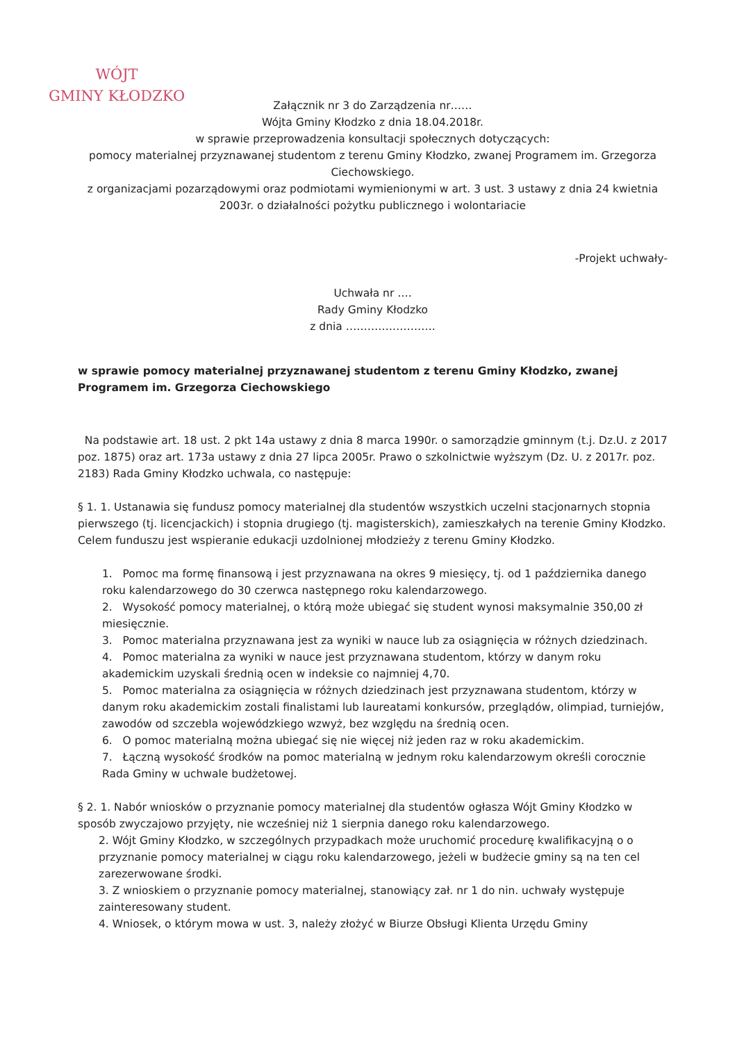WÓJT
GMINY KŁODZKO
Załącznik nr 3 do Zarządzenia nr……
Wójta Gminy Kłodzko z dnia 18.04.2018r.
w sprawie przeprowadzenia konsultacji społecznych dotyczących:
pomocy materialnej przyznawanej studentom z terenu Gminy Kłodzko, zwanej Programem im. Grzegorza Ciechowskiego.
z organizacjami pozarządowymi oraz podmiotami wymienionymi w art. 3 ust. 3 ustawy z dnia 24 kwietnia 2003r. o działalności pożytku publicznego i wolontariacie
-Projekt uchwały-
Uchwała nr ….
Rady Gminy Kłodzko
z dnia …………………….
w sprawie pomocy materialnej przyznawanej studentom z terenu Gminy Kłodzko, zwanej Programem im. Grzegorza Ciechowskiego
Na podstawie art. 18 ust. 2 pkt 14a ustawy z dnia 8 marca 1990r. o samorządzie gminnym (t.j. Dz.U. z 2017 poz. 1875) oraz art. 173a ustawy z dnia 27 lipca 2005r. Prawo o szkolnictwie wyższym (Dz. U. z 2017r. poz. 2183) Rada Gminy Kłodzko uchwala, co następuje:
§ 1. 1. Ustanawia się fundusz pomocy materialnej dla studentów wszystkich uczelni stacjonarnych stopnia pierwszego (tj. licencjackich) i stopnia drugiego (tj. magisterskich), zamieszkałych na terenie Gminy Kłodzko. Celem funduszu jest wspieranie edukacji uzdolnionej młodzieży z terenu Gminy Kłodzko.
1. Pomoc ma formę finansową i jest przyznawana na okres 9 miesięcy, tj. od 1 października danego roku kalendarzowego do 30 czerwca następnego roku kalendarzowego.
2. Wysokość pomocy materialnej, o którą może ubiegać się student wynosi maksymalnie 350,00 zł miesięcznie.
3. Pomoc materialna przyznawana jest za wyniki w nauce lub za osiągnięcia w różnych dziedzinach.
4. Pomoc materialna za wyniki w nauce jest przyznawana studentom, którzy w danym roku akademickim uzyskali średnią ocen w indeksie co najmniej 4,70.
5. Pomoc materialna za osiągnięcia w różnych dziedzinach jest przyznawana studentom, którzy w danym roku akademickim zostali finalistami lub laureatami konkursów, przeglądów, olimpiad, turniejów, zawodów od szczebla wojewódzkiego wzwyż, bez względu na średnią ocen.
6. O pomoc materialną można ubiegać się nie więcej niż jeden raz w roku akademickim.
7. Łączną wysokość środków na pomoc materialną w jednym roku kalendarzowym określi corocznie Rada Gminy w uchwale budżetowej.
§ 2. 1. Nabór wniosków o przyznanie pomocy materialnej dla studentów ogłasza Wójt Gminy Kłodzko w sposób zwyczajowo przyjęty, nie wcześniej niż 1 sierpnia danego roku kalendarzowego.
2. Wójt Gminy Kłodzko, w szczególnych przypadkach może uruchomić procedurę kwalifikacyjną o o przyznanie pomocy materialnej w ciągu roku kalendarzowego, jeżeli w budżecie gminy są na ten cel zarezerwowane środki.
3. Z wnioskiem o przyznanie pomocy materialnej, stanowiący zał. nr 1 do nin. uchwały występuje zainteresowany student.
4. Wniosek, o którym mowa w ust. 3, należy złożyć w Biurze Obsługi Klienta Urzędu Gminy